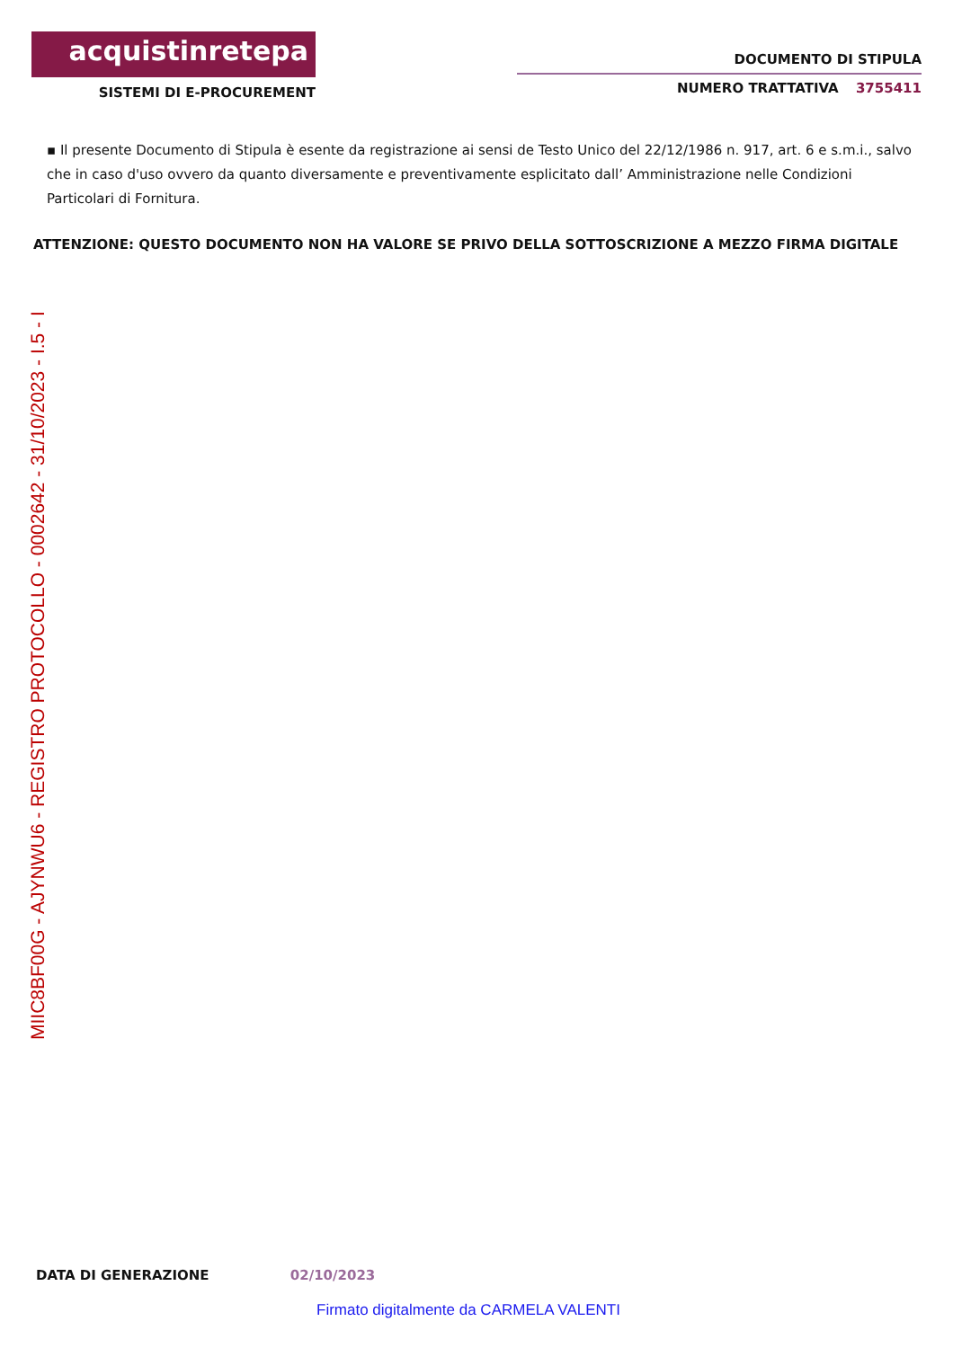acquistinretepa
SISTEMI DI E-PROCUREMENT
DOCUMENTO DI STIPULA
NUMERO TRATTATIVA 3755411
▪ Il presente Documento di Stipula è esente da registrazione ai sensi de Testo Unico del 22/12/1986 n. 917, art. 6 e s.m.i., salvo che in caso d'uso ovvero da quanto diversamente e preventivamente esplicitato dall’ Amministrazione nelle Condizioni Particolari di Fornitura.
ATTENZIONE: QUESTO DOCUMENTO NON HA VALORE SE PRIVO DELLA SOTTOSCRIZIONE A MEZZO FIRMA DIGITALE
MIIC8BF00G - AJYNWU6 - REGISTRO PROTOCOLLO - 0002642 - 31/10/2023 - I.5 - I
DATA DI GENERAZIONE 02/10/2023
Firmato digitalmente da CARMELA VALENTI